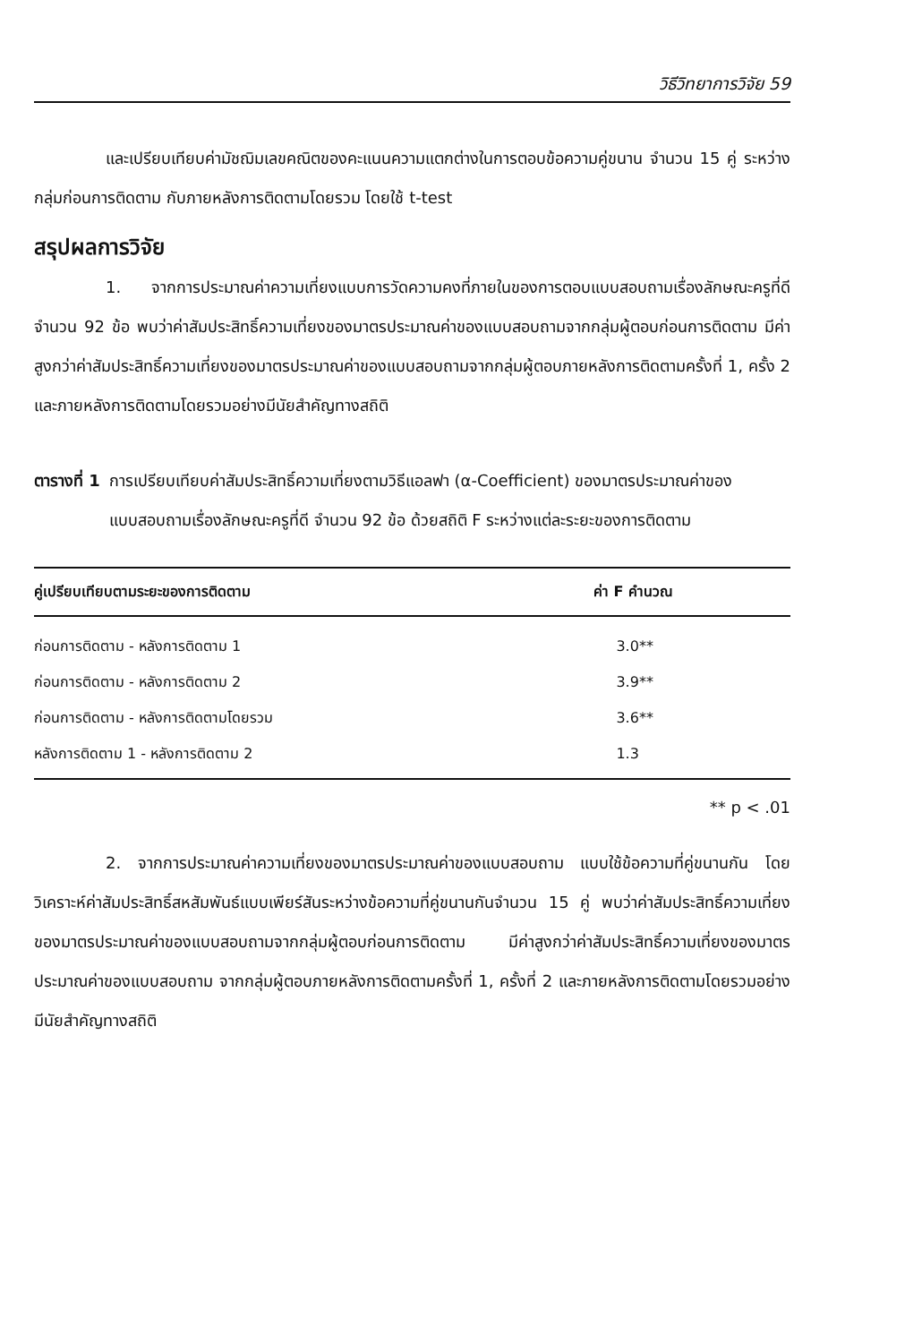วิธีวิทยาการวิจัย 59
และเปรียบเทียบค่ามัชฌิมเลขคณิตของคะแนนความแตกต่างในการตอบข้อความคู่ขนาน จำนวน 15 คู่ ระหว่างกลุ่มก่อนการติดตาม กับภายหลังการติดตามโดยรวม โดยใช้ t-test
สรุปผลการวิจัย
1. จากการประมาณค่าความเที่ยงแบบการวัดความคงที่ภายในของการตอบแบบสอบถามเรื่องลักษณะครูที่ดี จำนวน 92 ข้อ พบว่าค่าสัมประสิทธิ์ความเที่ยงของมาตรประมาณค่าของแบบสอบถามจากกลุ่มผู้ตอบก่อนการติดตาม มีค่าสูงกว่าค่าสัมประสิทธิ์ความเที่ยงของมาตรประมาณค่าของแบบสอบถามจากกลุ่มผู้ตอบภายหลังการติดตามครั้งที่ 1, ครั้ง 2 และภายหลังการติดตามโดยรวมอย่างมีนัยสำคัญทางสถิติ
ตารางที่ 1 การเปรียบเทียบค่าสัมประสิทธิ์ความเที่ยงตามวิธีแอลฟา (α-Coefficient) ของมาตรประมาณค่าของแบบสอบถามเรื่องลักษณะครูที่ดี จำนวน 92 ข้อ ด้วยสถิติ F ระหว่างแต่ละระยะของการติดตาม
| คู่เปรียบเทียบตามระยะของการติดตาม | ค่า F คำนวณ |
| --- | --- |
| ก่อนการติดตาม - หลังการติดตาม 1 | 3.0** |
| ก่อนการติดตาม - หลังการติดตาม 2 | 3.9** |
| ก่อนการติดตาม - หลังการติดตามโดยรวม | 3.6** |
| หลังการติดตาม 1 - หลังการติดตาม 2 | 1.3 |
** p < .01
2. จากการประมาณค่าความเที่ยงของมาตรประมาณค่าของแบบสอบถาม แบบใช้ข้อความที่คู่ขนานกัน โดยวิเคราะห์ค่าสัมประสิทธิ์สหสัมพันธ์แบบเพียร์สันระหว่างข้อความที่คู่ขนานกันจำนวน 15 คู่ พบว่าค่าสัมประสิทธิ์ความเที่ยงของมาตรประมาณค่าของแบบสอบถามจากกลุ่มผู้ตอบก่อนการติดตาม มีค่าสูงกว่าค่าสัมประสิทธิ์ความเที่ยงของมาตรประมาณค่าของแบบสอบถาม จากกลุ่มผู้ตอบภายหลังการติดตามครั้งที่ 1, ครั้งที่ 2 และภายหลังการติดตามโดยรวมอย่างมีนัยสำคัญทางสถิติ